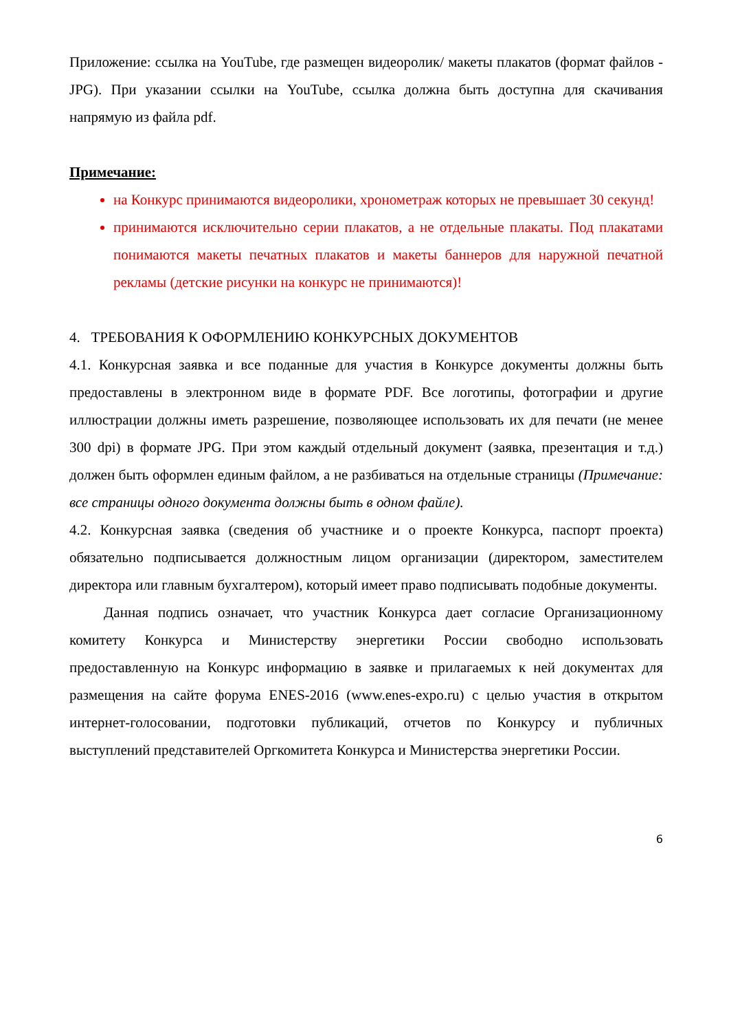Приложение: ссылка на YouTube, где размещен видеоролик/ макеты плакатов (формат файлов - JPG). При указании ссылки на YouTube, ссылка должна быть доступна для скачивания напрямую из файла pdf.
Примечание:
на Конкурс принимаются видеоролики, хронометраж которых не превышает 30 секунд!
принимаются исключительно серии плакатов, а не отдельные плакаты. Под плакатами понимаются макеты печатных плакатов и макеты баннеров для наружной печатной рекламы (детские рисунки на конкурс не принимаются)!
4. ТРЕБОВАНИЯ К ОФОРМЛЕНИЮ КОНКУРСНЫХ ДОКУМЕНТОВ
4.1. Конкурсная заявка и все поданные для участия в Конкурсе документы должны быть предоставлены в электронном виде в формате PDF. Все логотипы, фотографии и другие иллюстрации должны иметь разрешение, позволяющее использовать их для печати (не менее 300 dpi) в формате JPG. При этом каждый отдельный документ (заявка, презентация и т.д.) должен быть оформлен единым файлом, а не разбиваться на отдельные страницы (Примечание: все страницы одного документа должны быть в одном файле).
4.2. Конкурсная заявка (сведения об участнике и о проекте Конкурса, паспорт проекта) обязательно подписывается должностным лицом организации (директором, заместителем директора или главным бухгалтером), который имеет право подписывать подобные документы.
Данная подпись означает, что участник Конкурса дает согласие Организационному комитету Конкурса и Министерству энергетики России свободно использовать предоставленную на Конкурс информацию в заявке и прилагаемых к ней документах для размещения на сайте форума ENES-2016 (www.enes-expo.ru) с целью участия в открытом интернет-голосовании, подготовки публикаций, отчетов по Конкурсу и публичных выступлений представителей Оргкомитета Конкурса и Министерства энергетики России.
6